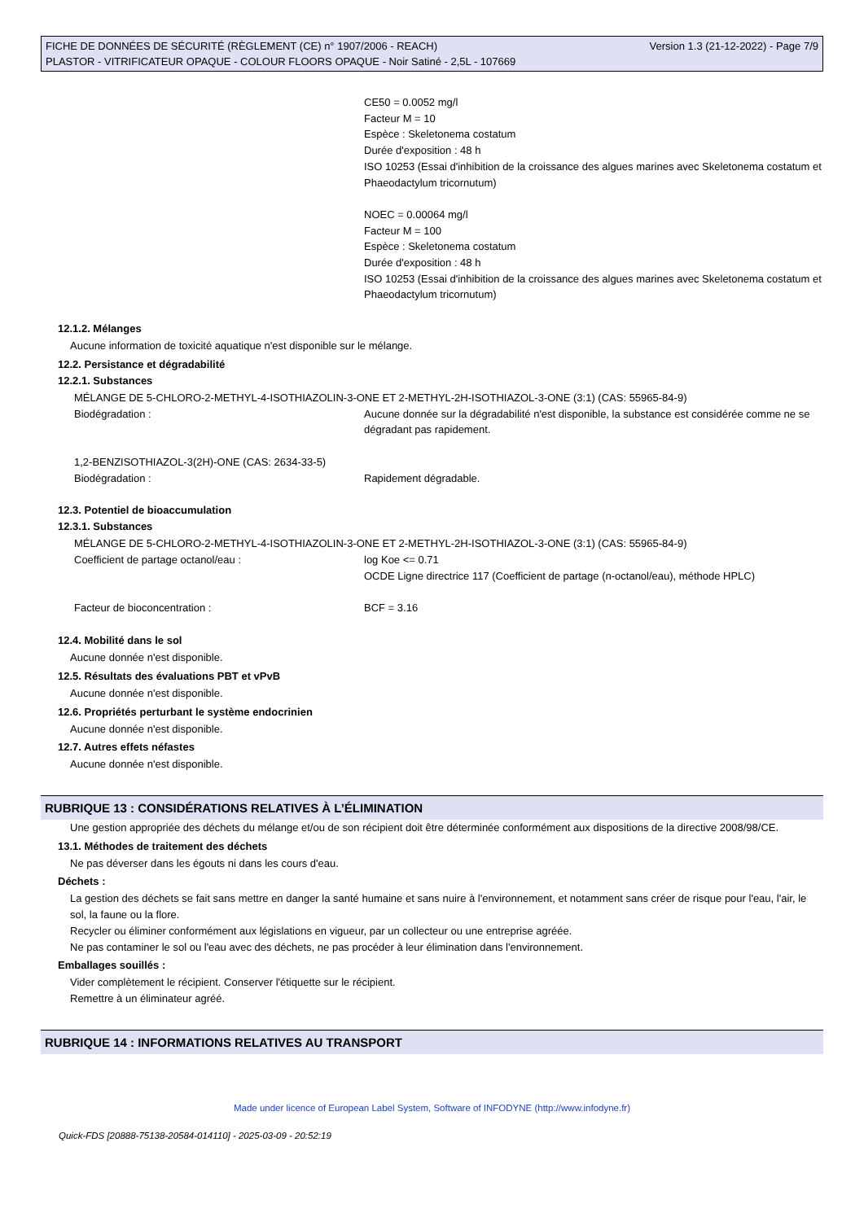FICHE DE DONNÉES DE SÉCURITÉ (RÈGLEMENT (CE) n° 1907/2006 - REACH)
PLASTOR - VITRIFICATEUR OPAQUE - COLOUR FLOORS OPAQUE - Noir Satiné - 2,5L - 107669
Version 1.3 (21-12-2022) - Page 7/9
CE50 = 0.0052 mg/l
Facteur M = 10
Espèce : Skeletonema costatum
Durée d'exposition : 48 h
ISO 10253 (Essai d'inhibition de la croissance des algues marines avec Skeletonema costatum et Phaeodactylum tricornutum)
NOEC = 0.00064 mg/l
Facteur M = 100
Espèce : Skeletonema costatum
Durée d'exposition : 48 h
ISO 10253 (Essai d'inhibition de la croissance des algues marines avec Skeletonema costatum et Phaeodactylum tricornutum)
12.1.2. Mélanges
Aucune information de toxicité aquatique n'est disponible sur le mélange.
12.2. Persistance et dégradabilité
12.2.1. Substances
MÉLANGE DE 5-CHLORO-2-METHYL-4-ISOTHIAZOLIN-3-ONE ET 2-METHYL-2H-ISOTHIAZOL-3-ONE (3:1) (CAS: 55965-84-9)
Biodégradation : Aucune donnée sur la dégradabilité n'est disponible, la substance est considérée comme ne se dégradant pas rapidement.
1,2-BENZISOTHIAZOL-3(2H)-ONE (CAS: 2634-33-5)
Biodégradation : Rapidement dégradable.
12.3. Potentiel de bioaccumulation
12.3.1. Substances
MÉLANGE DE 5-CHLORO-2-METHYL-4-ISOTHIAZOLIN-3-ONE ET 2-METHYL-2H-ISOTHIAZOL-3-ONE (3:1) (CAS: 55965-84-9)
Coefficient de partage octanol/eau : log Koe <= 0.71
OCDE Ligne directrice 117 (Coefficient de partage (n-octanol/eau), méthode HPLC)
Facteur de bioconcentration : BCF = 3.16
12.4. Mobilité dans le sol
Aucune donnée n'est disponible.
12.5. Résultats des évaluations PBT et vPvB
Aucune donnée n'est disponible.
12.6. Propriétés perturbant le système endocrinien
Aucune donnée n'est disponible.
12.7. Autres effets néfastes
Aucune donnée n'est disponible.
RUBRIQUE 13 : CONSIDÉRATIONS RELATIVES À L’ÉLIMINATION
Une gestion appropriée des déchets du mélange et/ou de son récipient doit être déterminée conformément aux dispositions de la directive 2008/98/CE.
13.1. Méthodes de traitement des déchets
Ne pas déverser dans les égouts ni dans les cours d'eau.
Déchets :
La gestion des déchets se fait sans mettre en danger la santé humaine et sans nuire à l'environnement, et notamment sans créer de risque pour l'eau, l'air, le sol, la faune ou la flore.
Recycler ou éliminer conformément aux législations en vigueur, par un collecteur ou une entreprise agréée.
Ne pas contaminer le sol ou l'eau avec des déchets, ne pas procéder à leur élimination dans l'environnement.
Emballages souillés :
Vider complètement le récipient. Conserver l'étiquette sur le récipient.
Remettre à un éliminateur agréé.
RUBRIQUE 14 : INFORMATIONS RELATIVES AU TRANSPORT
Made under licence of European Label System, Software of INFODYNE (http://www.infodyne.fr)
Quick-FDS [20888-75138-20584-014110] - 2025-03-09 - 20:52:19